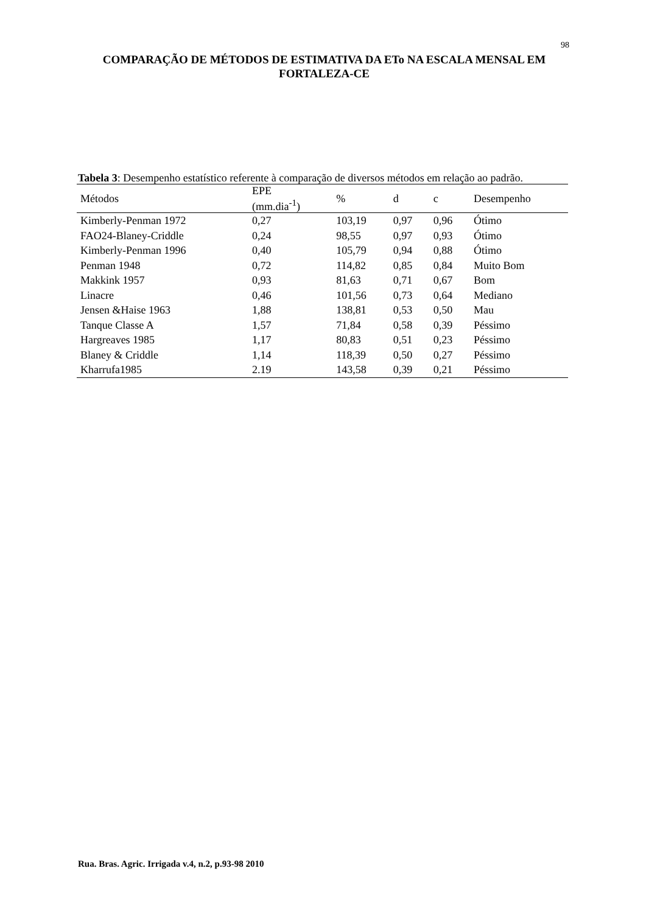98
COMPARAÇÃO DE MÉTODOS DE ESTIMATIVA DA ETo NA ESCALA MENSAL EM FORTALEZA-CE
Tabela 3: Desempenho estatístico referente à comparação de diversos métodos em relação ao padrão.
| Métodos | EPE (mm.dia<sup>-1</sup>) | % | d | c | Desempenho |
| --- | --- | --- | --- | --- | --- |
| Kimberly-Penman 1972 | 0,27 | 103,19 | 0,97 | 0,96 | Ótimo |
| FAO24-Blaney-Criddle | 0,24 | 98,55 | 0,97 | 0,93 | Ótimo |
| Kimberly-Penman 1996 | 0,40 | 105,79 | 0,94 | 0,88 | Ótimo |
| Penman 1948 | 0,72 | 114,82 | 0,85 | 0,84 | Muito Bom |
| Makkink 1957 | 0,93 | 81,63 | 0,71 | 0,67 | Bom |
| Linacre | 0,46 | 101,56 | 0,73 | 0,64 | Mediano |
| Jensen &Haise 1963 | 1,88 | 138,81 | 0,53 | 0,50 | Mau |
| Tanque Classe A | 1,57 | 71,84 | 0,58 | 0,39 | Péssimo |
| Hargreaves 1985 | 1,17 | 80,83 | 0,51 | 0,23 | Péssimo |
| Blaney & Criddle | 1,14 | 118,39 | 0,50 | 0,27 | Péssimo |
| Kharrufa1985 | 2.19 | 143,58 | 0,39 | 0,21 | Péssimo |
Rua. Bras. Agric. Irrigada v.4, n.2, p.93-98 2010